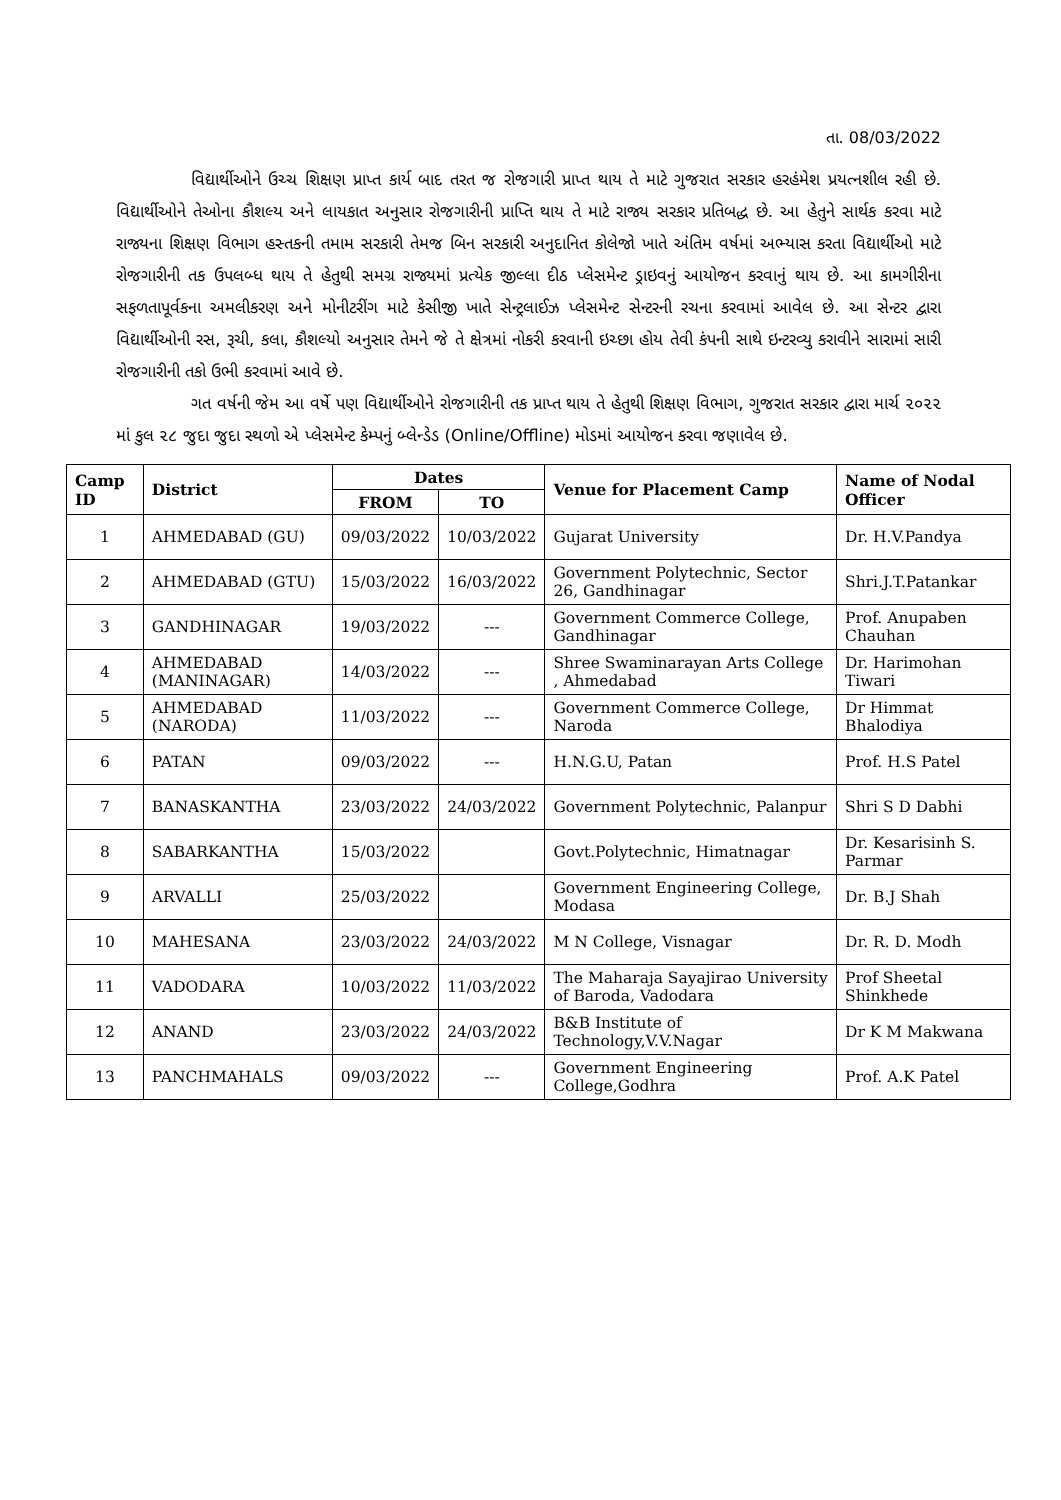તા. 08/03/2022
વિદ્યાર્થીઓને ઉચ્ચ શિક્ષણ પ્રાપ્ત કાર્ય બાદ તરત જ રોજગારી પ્રાપ્ત થાય તે માટે ગુજરાત સરકાર હરહંમેશ પ્રયત્નશીલ રહી છે. વિદ્યાર્થીઓને તેઓના કૌશલ્ય અને લાયકાત અનુસાર રોજગારીની પ્રાપ્તિ થાય તે માટે રાજ્ય સરકાર પ્રતિબદ્ધ છે. આ હેતુને સાર્થક કરવા માટે રાજ્યના શિક્ષણ વિભાગ હસ્તકની તમામ સરકારી તેમજ બિન સરકારી અનુદાનિત કોલેજો ખાતે અંતિમ વર્ષમાં અભ્યાસ કરતા વિદ્યાર્થીઓ માટે રોજગારીની તક ઉપલબ્ધ થાય તે હેતુથી સમગ્ર રાજ્યમાં પ્રત્યેક જીલ્લા દીઠ પ્લેસમેન્ટ ડ્રાઇવનું આયોજન કરવાનું થાય છે. આ કામગીરીના સફળતાપૂર્વકના અમલીકરણ અને મોનીટરીંગ માટે કેસીજી ખાતે સેન્ટ્રલાઈઝ પ્લેસમેન્ટ સેન્ટરની રચના કરવામાં આવેલ છે. આ સેન્ટર દ્વારા વિદ્યાર્થીઓની રસ, રૂચી, કલા, કૌશલ્યો અનુસાર તેમને જે તે ક્ષેત્રમાં નોકરી કરવાની ઇચ્છા હોય તેવી કંપની સાથે ઇન્ટરવ્યુ કરાવીને સારામાં સારી રોજગારીની તકો ઉભી કરવામાં આવે છે.
ગત વર્ષની જેમ આ વર્ષે પણ વિદ્યાર્થીઓને રોજગારીની તક પ્રાપ્ત થાય તે હેતુથી શિક્ષણ વિભાગ, ગુજરાત સરકાર દ્વારા માર્ચ ૨૦૨૨ માં કુલ ૨૮ જુદા જુદા સ્થળો એ પ્લેસમેન્ટ કેમ્પનું બ્લેન્ડેડ (Online/Offline) મોડમાં આયોજન કરવા જણાવેલ છે.
| Camp ID | District | Dates | | Venue for Placement Camp | Name of Nodal Officer |
| --- | --- | --- | --- | --- | --- |
| | | FROM | TO | | |
| 1 | AHMEDABAD (GU) | 09/03/2022 | 10/03/2022 | Gujarat University | Dr. H.V.Pandya |
| 2 | AHMEDABAD (GTU) | 15/03/2022 | 16/03/2022 | Government Polytechnic, Sector 26, Gandhinagar | Shri.J.T.Patankar |
| 3 | GANDHINAGAR | 19/03/2022 | --- | Government Commerce College, Gandhinagar | Prof. Anupaben Chauhan |
| 4 | AHMEDABAD (MANINAGAR) | 14/03/2022 | --- | Shree Swaminarayan Arts College , Ahmedabad | Dr. Harimohan Tiwari |
| 5 | AHMEDABAD (NARODA) | 11/03/2022 | --- | Government Commerce College, Naroda | Dr Himmat Bhalodiya |
| 6 | PATAN | 09/03/2022 | --- | H.N.G.U, Patan | Prof. H.S Patel |
| 7 | BANASKANTHA | 23/03/2022 | 24/03/2022 | Government Polytechnic, Palanpur | Shri S D Dabhi |
| 8 | SABARKANTHA | 15/03/2022 | | Govt.Polytechnic, Himatnagar | Dr. Kesarisinh S. Parmar |
| 9 | ARVALLI | 25/03/2022 | | Government Engineering College, Modasa | Dr. B.J Shah |
| 10 | MAHESANA | 23/03/2022 | 24/03/2022 | M N College, Visnagar | Dr. R. D. Modh |
| 11 | VADODARA | 10/03/2022 | 11/03/2022 | The Maharaja Sayajirao University of Baroda, Vadodara | Prof Sheetal Shinkhede |
| 12 | ANAND | 23/03/2022 | 24/03/2022 | B&B Institute of Technology,V.V.Nagar | Dr K M Makwana |
| 13 | PANCHMAHALS | 09/03/2022 | --- | Government Engineering College,Godhra | Prof. A.K Patel |